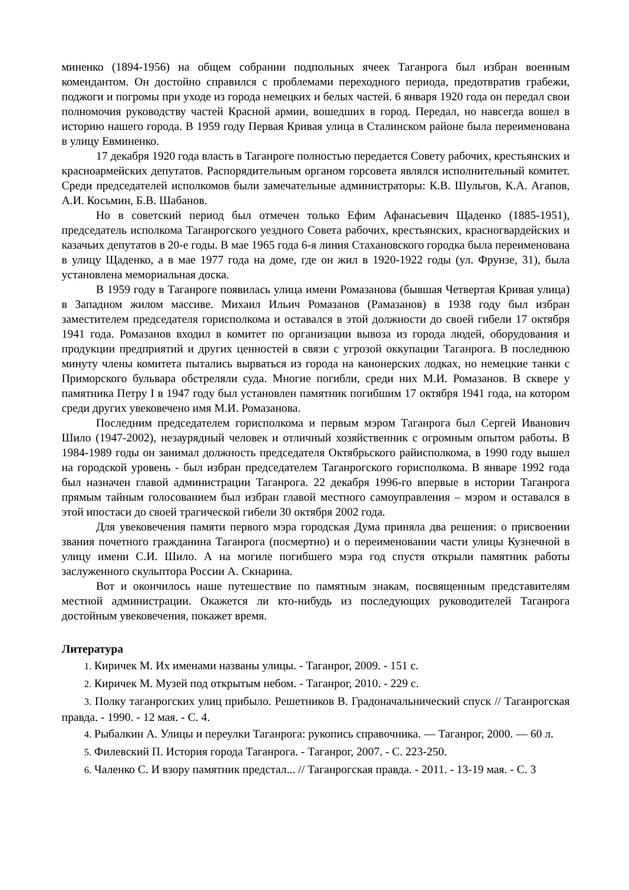миненко (1894-1956) на общем собрании подпольных ячеек Таганрога был избран военным комендантом. Он достойно справился с проблемами переходного периода, предотвратив грабежи, поджоги и погромы при уходе из города немецких и белых частей. 6 января 1920 года он передал свои полномочия руководству частей Красной армии, вошедших в город. Передал, но навсегда вошел в историю нашего города. В 1959 году Первая Кривая улица в Сталинском районе была переименована в улицу Евминенко.
17 декабря 1920 года власть в Таганроге полностью передается Совету рабочих, крестьянских и красноармейских депутатов. Распорядительным органом горсовета являлся исполнительный комитет. Среди председателей исполкомов были замечательные администраторы: К.В. Шульгов, К.А. Агапов, А.И. Косьмин, Б.В. Шабанов.
Но в советский период был отмечен только Ефим Афанасьевич Щаденко (1885-1951), председатель исполкома Таганрогского уездного Совета рабочих, крестьянских, красногвардейских и казачьих депутатов в 20-е годы. В мае 1965 года 6-я линия Стахановского городка была переименована в улицу Щаденко, а в мае 1977 года на доме, где он жил в 1920-1922 годы (ул. Фрунзе, 31), была установлена мемориальная доска.
В 1959 году в Таганроге появилась улица имени Ромазанова (бывшая Четвертая Кривая улица) в Западном жилом массиве. Михаил Ильич Ромазанов (Рамазанов) в 1938 году был избран заместителем председателя горисполкома и оставался в этой должности до своей гибели 17 октября 1941 года. Ромазанов входил в комитет по организации вывоза из города людей, оборудования и продукции предприятий и других ценностей в связи с угрозой оккупации Таганрога. В последнюю минуту члены комитета пытались вырваться из города на канонерских лодках, но немецкие танки с Приморского бульвара обстреляли суда. Многие погибли, среди них М.И. Ромазанов. В сквере у памятника Петру I в 1947 году был установлен памятник погибшим 17 октября 1941 года, на котором среди других увековечено имя М.И. Ромазанова.
Последним председателем горисполкома и первым мэром Таганрога был Сергей Иванович Шило (1947-2002), незаурядный человек и отличный хозяйственник с огромным опытом работы. В 1984-1989 годы он занимал должность председателя Октябрьского райисполкома, в 1990 году вышел на городской уровень - был избран председателем Таганрогского горисполкома. В январе 1992 года был назначен главой администрации Таганрога. 22 декабря 1996-го впервые в истории Таганрога прямым тайным голосованием был избран главой местного самоуправления – мэром и оставался в этой ипостаси до своей трагической гибели 30 октября 2002 года.
Для увековечения памяти первого мэра городская Дума приняла два решения: о присвоении звания почетного гражданина Таганрога (посмертно) и о переименовании части улицы Кузнечной в улицу имени С.И. Шило. А на могиле погибшего мэра год спустя открыли памятник работы заслуженного скульптора России А. Скнарина.
Вот и окончилось наше путешествие по памятным знакам, посвященным представителям местной администрации. Окажется ли кто-нибудь из последующих руководителей Таганрога достойным увековечения, покажет время.
Литература
1. Киричек М. Их именами названы улицы. - Таганрог, 2009. - 151 с.
2. Киричек М. Музей под открытым небом. - Таганрог, 2010. - 229 с.
3. Полку таганрогских улиц прибыло. Решетников В. Градоначальнический спуск // Таганрогская правда. - 1990. - 12 мая. - С. 4.
4. Рыбалкин А. Улицы и переулки Таганрога: рукопись справочника. — Таганрог, 2000. — 60 л.
5. Филевский П. История города Таганрога. - Таганрог, 2007. - С. 223-250.
6. Чаленко С. И взору памятник предстал... // Таганрогская правда. - 2011. - 13-19 мая. - С. 3